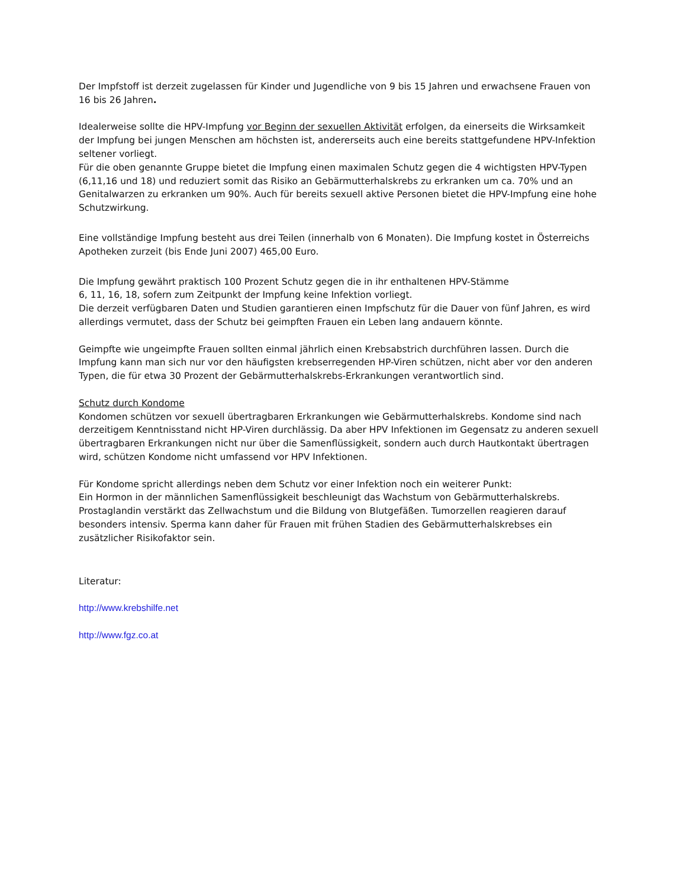Der Impfstoff ist derzeit zugelassen für Kinder und Jugendliche von 9 bis 15 Jahren und erwachsene Frauen von 16 bis 26 Jahren.
Idealerweise sollte die HPV-Impfung vor Beginn der sexuellen Aktivität erfolgen, da einerseits die Wirksamkeit der Impfung bei jungen Menschen am höchsten ist, andererseits auch eine bereits stattgefundene HPV-Infektion seltener vorliegt.
Für die oben genannte Gruppe bietet die Impfung einen maximalen Schutz gegen die 4 wichtigsten HPV-Typen (6,11,16 und 18) und reduziert somit das Risiko an Gebärmutterhalskrebs zu erkranken um ca. 70% und an Genitalwarzen zu erkranken um 90%. Auch für bereits sexuell aktive Personen bietet die HPV-Impfung eine hohe Schutzwirkung.
Eine vollständige Impfung besteht aus drei Teilen (innerhalb von 6 Monaten). Die Impfung kostet in Österreichs Apotheken zurzeit (bis Ende Juni 2007) 465,00 Euro.
Die Impfung gewährt praktisch 100 Prozent Schutz gegen die in ihr enthaltenen HPV-Stämme
6, 11, 16, 18, sofern zum Zeitpunkt der Impfung keine Infektion vorliegt.
Die derzeit verfügbaren Daten und Studien garantieren einen Impfschutz für die Dauer von fünf Jahren, es wird allerdings vermutet, dass der Schutz bei geimpften Frauen ein Leben lang andauern könnte.
Geimpfte wie ungeimpfte Frauen sollten einmal jährlich einen Krebsabstrich durchführen lassen. Durch die Impfung kann man sich nur vor den häufigsten krebserregenden HP-Viren schützen, nicht aber vor den anderen Typen, die für etwa 30 Prozent der Gebärmutterhalskrebs-Erkrankungen verantwortlich sind.
Schutz durch Kondome
Kondomen schützen vor sexuell übertragbaren Erkrankungen wie Gebärmutterhalskrebs. Kondome sind nach derzeitigem Kenntnisstand nicht HP-Viren durchlässig. Da aber HPV Infektionen im Gegensatz zu anderen sexuell übertragbaren Erkrankungen nicht nur über die Samenflüssigkeit, sondern auch durch Hautkontakt übertragen wird, schützen Kondome nicht umfassend vor HPV Infektionen.
Für Kondome spricht allerdings neben dem Schutz vor einer Infektion noch ein weiterer Punkt:
Ein Hormon in der männlichen Samenflüssigkeit beschleunigt das Wachstum von Gebärmutterhalskrebs. Prostaglandin verstärkt das Zellwachstum und die Bildung von Blutgefäßen. Tumorzellen reagieren darauf besonders intensiv. Sperma kann daher für Frauen mit frühen Stadien des Gebärmutterhalskrebses ein zusätzlicher Risikofaktor sein.
Literatur:
http://www.krebshilfe.net
http://www.fgz.co.at